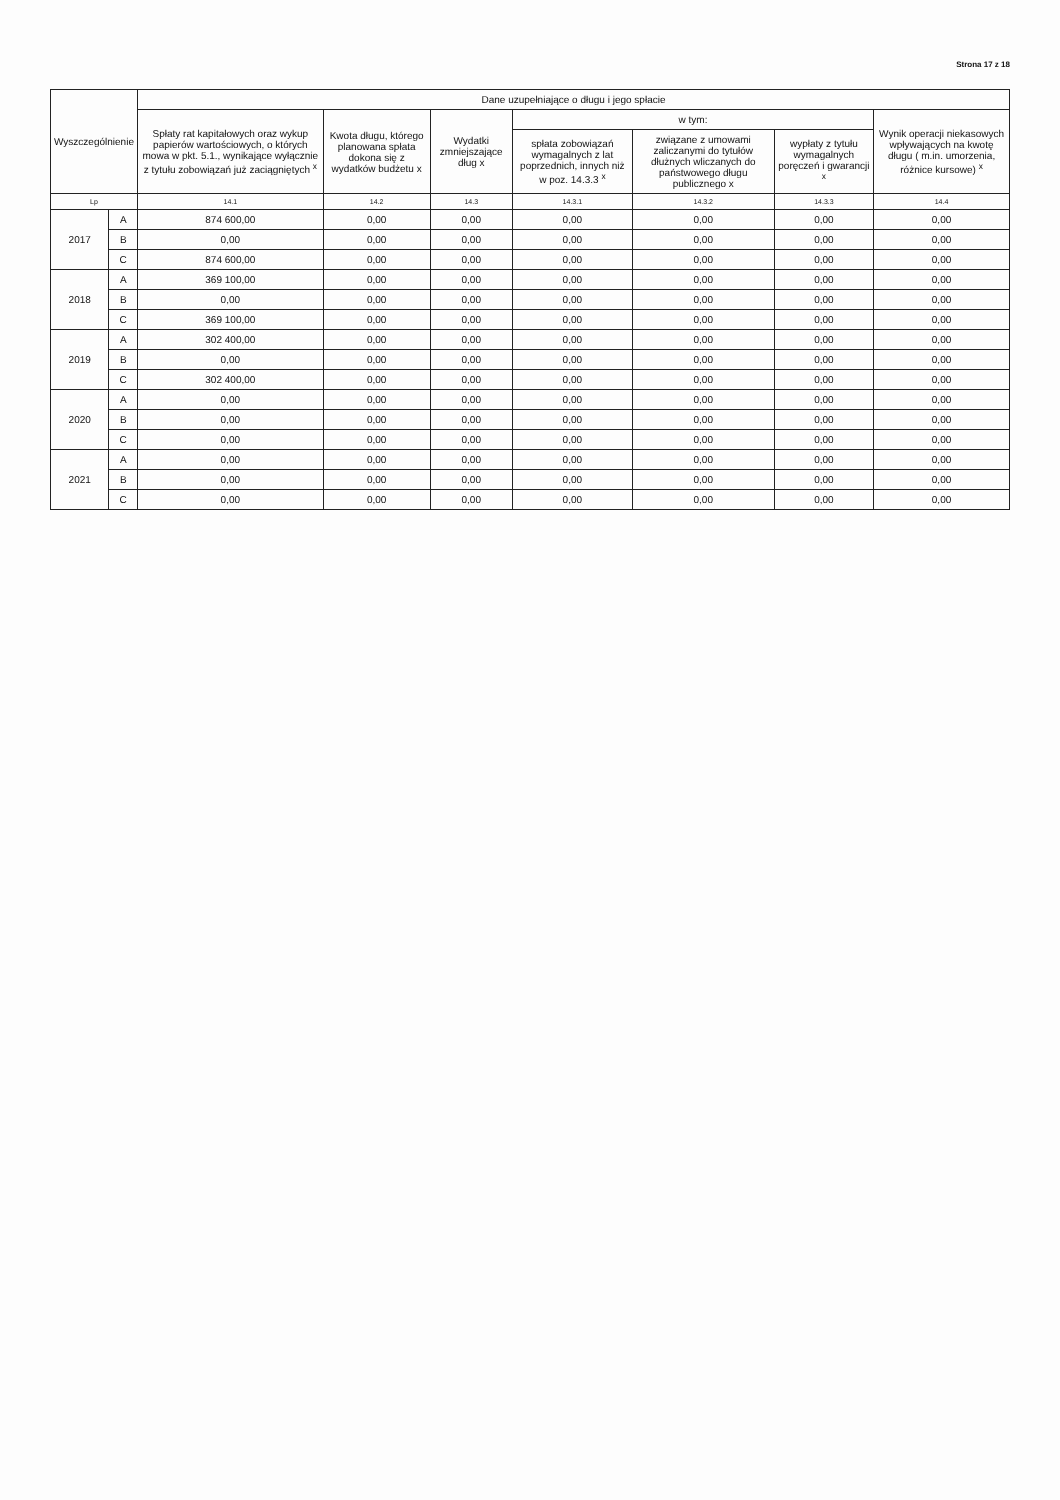Strona 17 z 18
| Wyszczególnienie | | Dane uzupełniające o długu i jego spłacie | | | | | | |
| --- | --- | --- | --- | --- | --- | --- | --- | --- |
| | | Spłaty rat kapitałowych oraz wykup papierów wartościowych, o których mowa w pkt. 5.1., wynikające wyłącznie z tytułu zobowiązań już zaciągniętych <sup>x</sup> | Kwota długu, którego planowana spłata dokona się z wydatków budżetu x | Wydatki zmniejszające dług x | w tym: | | | Wynik operacji niekasowych wpływających na kwotę długu ( m.in. umorzenia, różnice kursowe) <sup>x</sup> |
| | | | | | spłata zobowiązań wymagalnych z lat poprzednich, innych niż w poz. 14.3.3 <sup>x</sup> | związane z umowami zaliczanymi do tytułów dłużnych wliczanych do państwowego długu publicznego x | wypłaty z tytułu wymagalnych poręczeń i gwarancji <sup>x</sup> | |
| Lp | | 14.1 | 14.2 | 14.3 | 14.3.1 | 14.3.2 | 14.3.3 | 14.4 |
| 2017 | A | 874 600,00 | 0,00 | 0,00 | 0,00 | 0,00 | 0,00 | 0,00 |
| | B | 0,00 | 0,00 | 0,00 | 0,00 | 0,00 | 0,00 | 0,00 |
| | C | 874 600,00 | 0,00 | 0,00 | 0,00 | 0,00 | 0,00 | 0,00 |
| 2018 | A | 369 100,00 | 0,00 | 0,00 | 0,00 | 0,00 | 0,00 | 0,00 |
| | B | 0,00 | 0,00 | 0,00 | 0,00 | 0,00 | 0,00 | 0,00 |
| | C | 369 100,00 | 0,00 | 0,00 | 0,00 | 0,00 | 0,00 | 0,00 |
| 2019 | A | 302 400,00 | 0,00 | 0,00 | 0,00 | 0,00 | 0,00 | 0,00 |
| | B | 0,00 | 0,00 | 0,00 | 0,00 | 0,00 | 0,00 | 0,00 |
| | C | 302 400,00 | 0,00 | 0,00 | 0,00 | 0,00 | 0,00 | 0,00 |
| 2020 | A | 0,00 | 0,00 | 0,00 | 0,00 | 0,00 | 0,00 | 0,00 |
| | B | 0,00 | 0,00 | 0,00 | 0,00 | 0,00 | 0,00 | 0,00 |
| | C | 0,00 | 0,00 | 0,00 | 0,00 | 0,00 | 0,00 | 0,00 |
| 2021 | A | 0,00 | 0,00 | 0,00 | 0,00 | 0,00 | 0,00 | 0,00 |
| | B | 0,00 | 0,00 | 0,00 | 0,00 | 0,00 | 0,00 | 0,00 |
| | C | 0,00 | 0,00 | 0,00 | 0,00 | 0,00 | 0,00 | 0,00 |